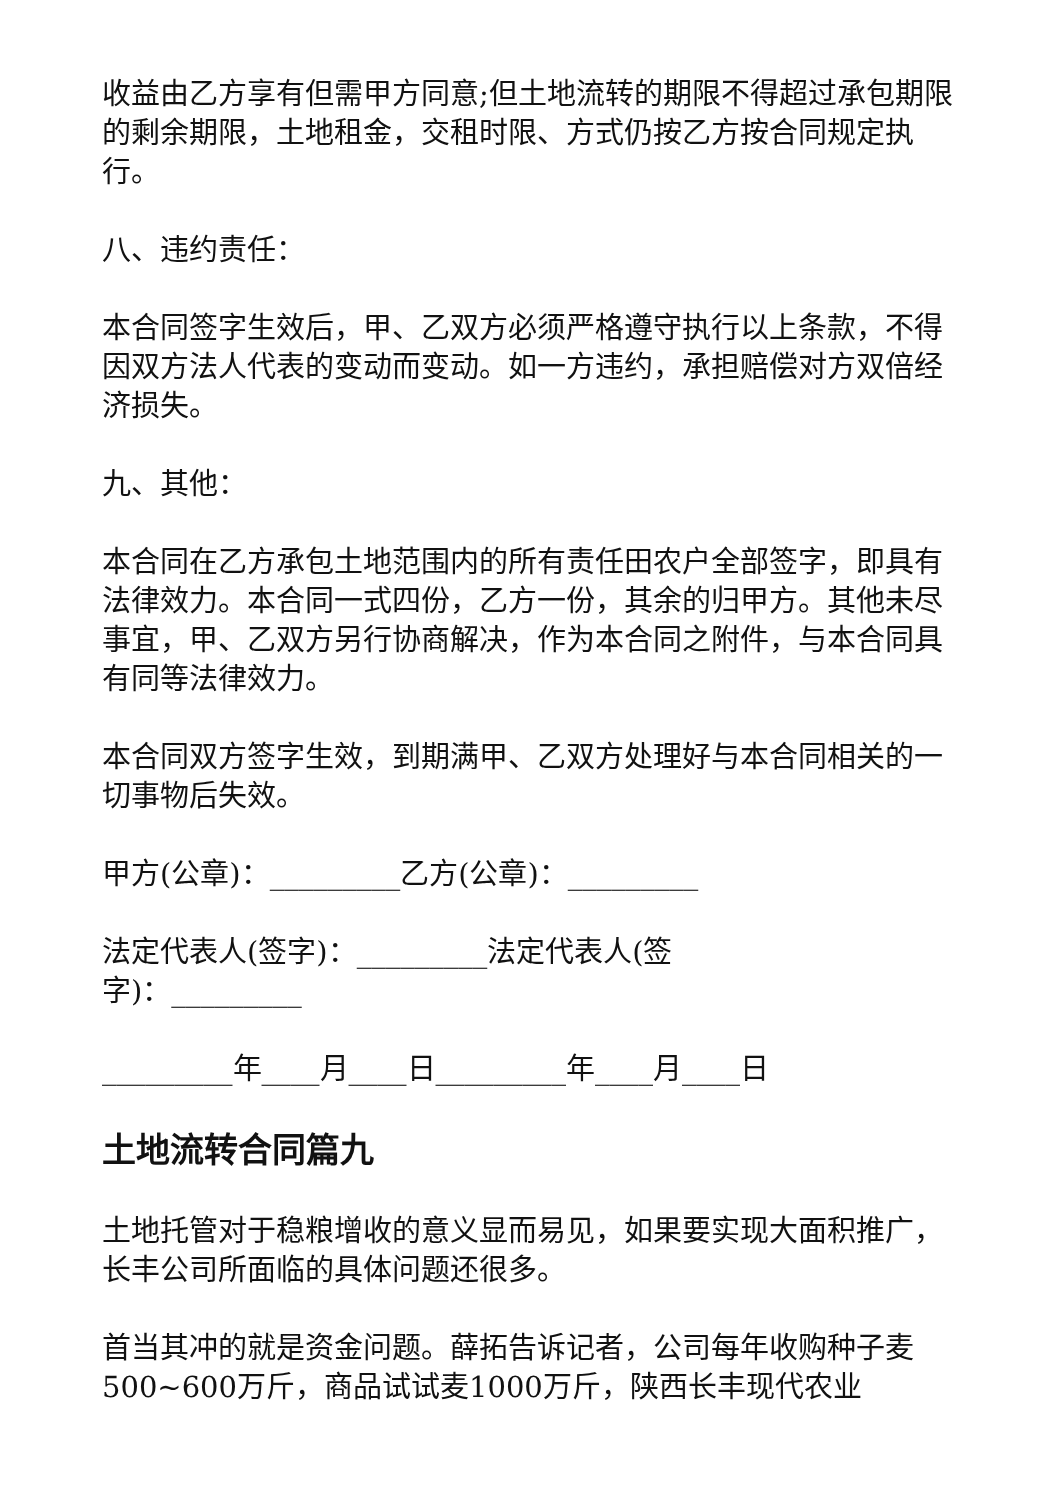收益由乙方享有但需甲方同意;但土地流转的期限不得超过承包期限的剩余期限，土地租金，交租时限、方式仍按乙方按合同规定执行。
八、违约责任：
本合同签字生效后，甲、乙双方必须严格遵守执行以上条款，不得因双方法人代表的变动而变动。如一方违约，承担赔偿对方双倍经济损失。
九、其他：
本合同在乙方承包土地范围内的所有责任田农户全部签字，即具有法律效力。本合同一式四份，乙方一份，其余的归甲方。其他未尽事宜，甲、乙双方另行协商解决，作为本合同之附件，与本合同具有同等法律效力。
本合同双方签字生效，到期满甲、乙双方处理好与本合同相关的一切事物后失效。
甲方(公章)：_________乙方(公章)：_________
法定代表人(签字)：_________法定代表人(签
字)：_________
_________年____月____日_________年____月____日
土地流转合同篇九
土地托管对于稳粮增收的意义显而易见，如果要实现大面积推广，长丰公司所面临的具体问题还很多。
首当其冲的就是资金问题。薛拓告诉记者，公司每年收购种子麦500~600万斤，商品试试麦1000万斤，陕西长丰现代农业